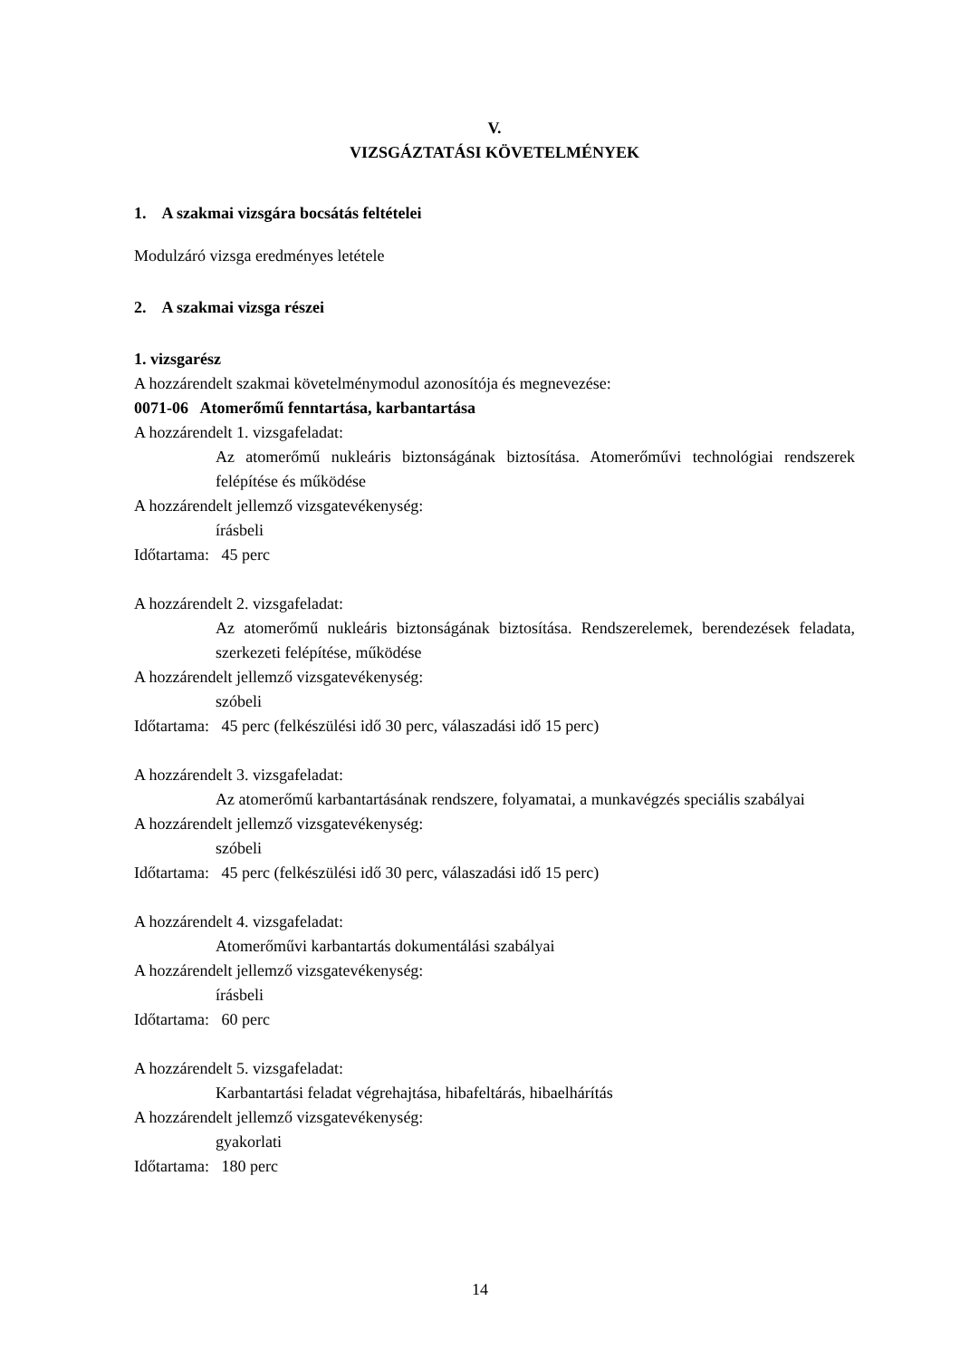V.
VIZSGÁZTATÁSI KÖVETELMÉNYEK
1. A szakmai vizsgára bocsátás feltételei
Modulzáró vizsga eredményes letétele
2. A szakmai vizsga részei
1. vizsgarész
A hozzárendelt szakmai követelménymodul azonosítója és megnevezése:
0071-06 Atomerőmű fenntartása, karbantartása
A hozzárendelt 1. vizsgafeladat:
Az atomerőmű nukleáris biztonságának biztosítása. Atomerőművi technológiai rendszerek felépítése és működése
A hozzárendelt jellemző vizsgatevékenység:
írásbeli
Időtartama: 45 perc
A hozzárendelt 2. vizsgafeladat:
Az atomerőmű nukleáris biztonságának biztosítása. Rendszerelemek, berendezések feladata, szerkezeti felépítése, működése
A hozzárendelt jellemző vizsgatevékenység:
szóbeli
Időtartama: 45 perc (felkészülési idő 30 perc, válaszadási idő 15 perc)
A hozzárendelt 3. vizsgafeladat:
Az atomerőmű karbantartásának rendszere, folyamatai, a munkavégzés speciális szabályai
A hozzárendelt jellemző vizsgatevékenység:
szóbeli
Időtartama: 45 perc (felkészülési idő 30 perc, válaszadási idő 15 perc)
A hozzárendelt 4. vizsgafeladat:
Atomerőművi karbantartás dokumentálási szabályai
A hozzárendelt jellemző vizsgatevékenység:
írásbeli
Időtartama: 60 perc
A hozzárendelt 5. vizsgafeladat:
Karbantartási feladat végrehajtása, hibafeltárás, hibaelhárítás
A hozzárendelt jellemző vizsgatevékenység:
gyakorlati
Időtartama: 180 perc
14